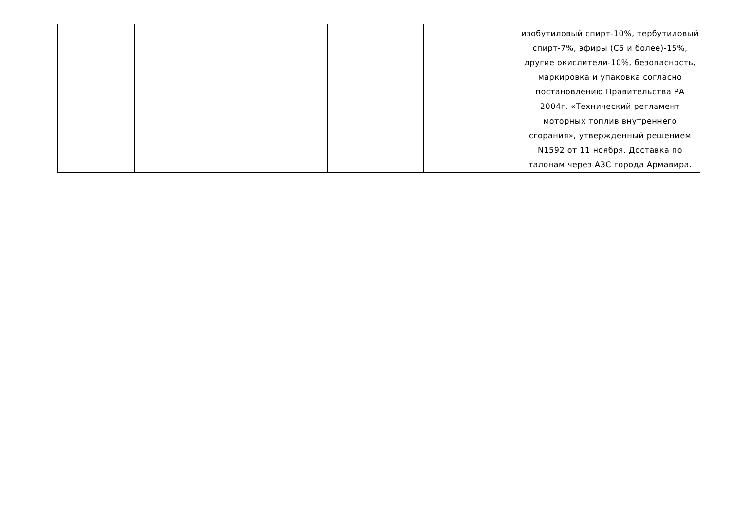| | | | | | изобутиловый спирт-10%, тербутиловый спирт-7%, эфиры (С5 и более)-15%, другие окислители-10%, безопасность, маркировка и упаковка согласно постановлению Правительства РА 2004г. «Технический регламент моторных топлив внутреннего сгорания», утвержденный решением N1592 от 11 ноября. Доставка по талонам через АЗС города Армавира. |